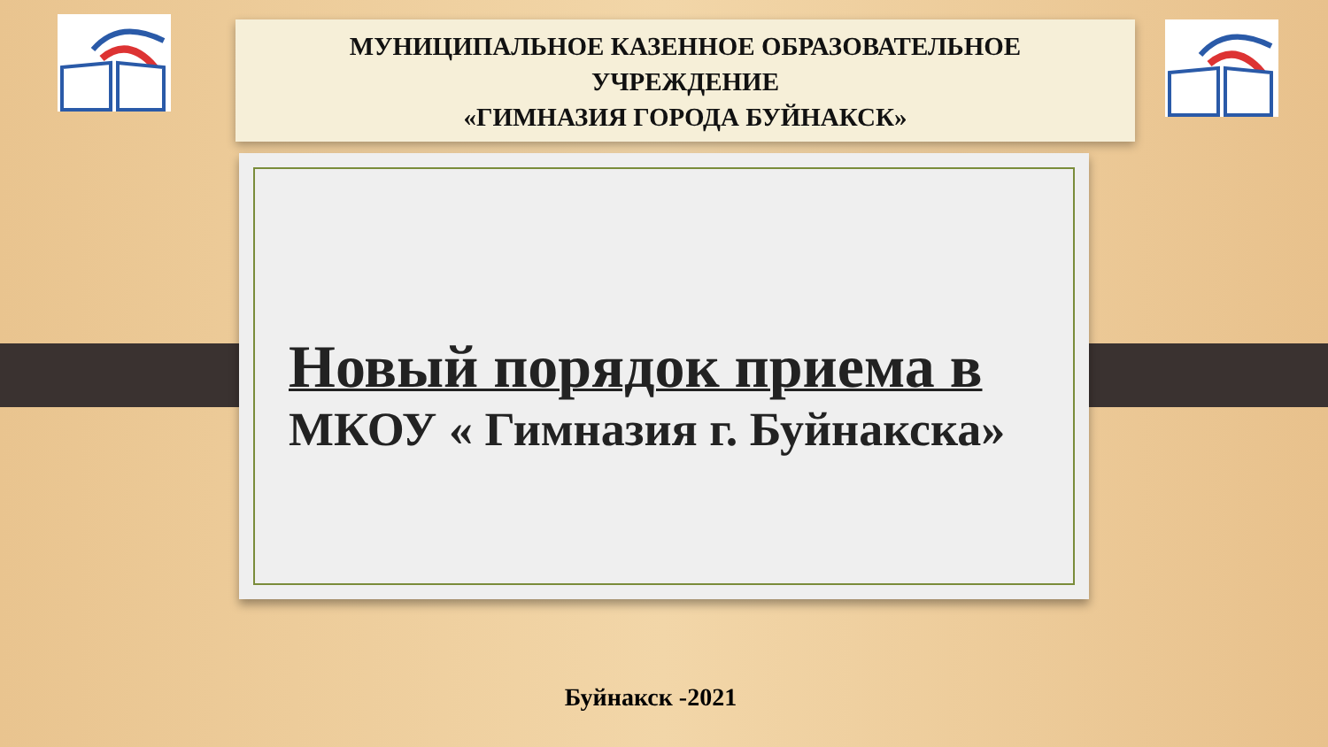МУНИЦИПАЛЬНОЕ КАЗЕННОЕ ОБРАЗОВАТЕЛЬНОЕ
УЧРЕЖДЕНИЕ
«ГИМНАЗИЯ ГОРОДА БУЙНАКСК»
Новый порядок приема в
МКОУ « Гимназия г. Буйнакска»
Буйнакск -2021